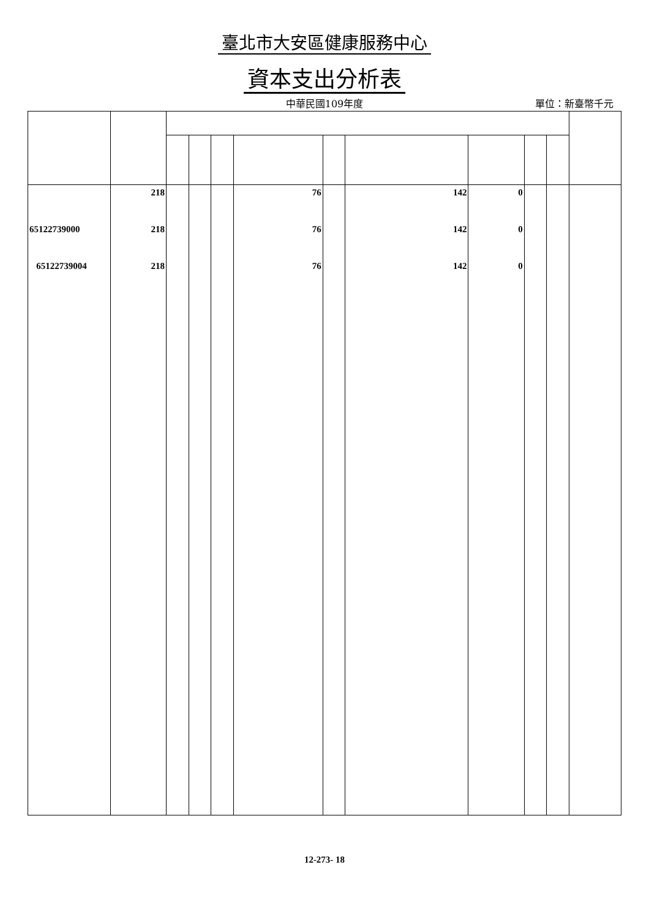臺北市大安區健康服務中心
資本支出分析表
中華民國109年度
單位：新臺幣千元
| | 218 | | | | 76 | | 142 | 0 | | | |
| 65122739000 | 218 | | | | 76 | | 142 | 0 | | | |
| 65122739004 | 218 | | | | 76 | | 142 | 0 | | | |
12-273- 18